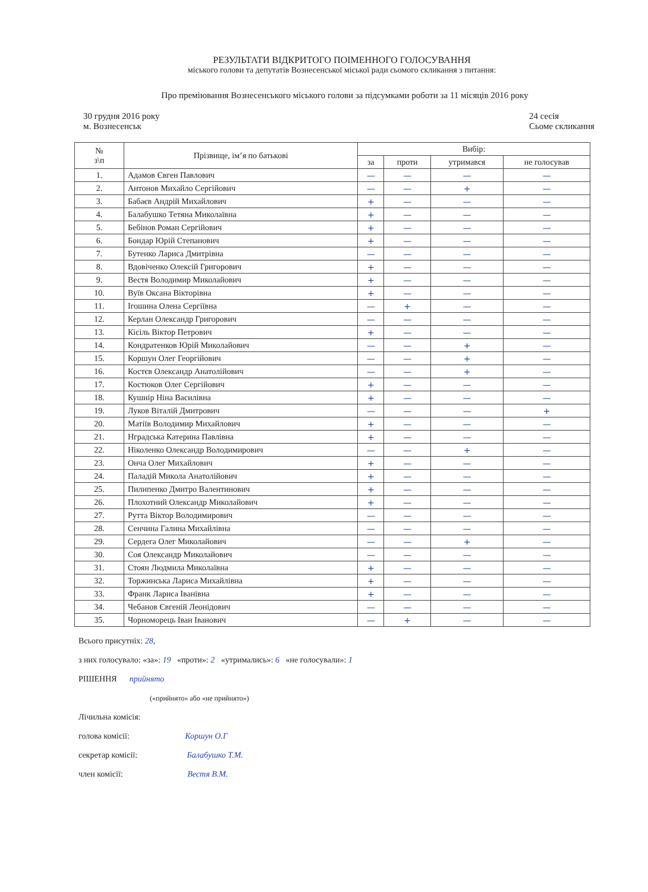РЕЗУЛЬТАТИ ВІДКРИТОГО ПОІМЕННОГО ГОЛОСУВАННЯ
міського голови та депутатів Вознесенської міської ради сьомого скликання з питання:
Про преміювання Вознесенського міського голови за підсумками роботи за 11 місяців 2016 року
30 грудня 2016 року
м. Вознесенськ
24 сесія
Сьоме скликання
| № з\п | Прізвище, ім’я по батькові | Вибір: | | | |
| --- | --- | --- | --- | --- | --- |
| | | за | проти | утримався | не голосував |
| 1. | Адамов Євген Павлович | — | — | — | — |
| 2. | Антонов Михайло Сергійович | — | — | + | — |
| 3. | Бабаєв Андрій Михайлович | + | — | — | — |
| 4. | Балабушко Тетяна Миколаївна | + | — | — | — |
| 5. | Бебінов Роман Сергійович | + | — | — | — |
| 6. | Бондар Юрій Степанович | + | — | — | — |
| 7. | Бутенко Лариса Дмитрівна | — | — | — | — |
| 8. | Вдовіченко Олексій Григорович | + | — | — | — |
| 9. | Вестя Володимир Миколайович | + | — | — | — |
| 10. | Вуїв Оксана Вікторівна | + | — | — | — |
| 11. | Ігошина Олена Сергіївна | — | + | — | — |
| 12. | Керлан Олександр Григорович | — | — | — | — |
| 13. | Кісіль Віктор Петрович | + | — | — | — |
| 14. | Кондратенков Юрій Миколайович | — | — | + | — |
| 15. | Коршун Олег Георгійович | — | — | + | — |
| 16. | Костєв Олександр Анатолійович | — | — | + | — |
| 17. | Костюков Олег Сергійович | + | — | — | — |
| 18. | Кушнір Ніна Василівна | + | — | — | — |
| 19. | Луков Віталій Дмитрович | — | — | — | + |
| 20. | Матіїв Володимир Михайлович | + | — | — | — |
| 21. | Нградська Катерина Павлівна | + | — | — | — |
| 22. | Ніколенко Олександр Володимирович | — | — | + | — |
| 23. | Онча Олег Михайлович | + | — | — | — |
| 24. | Паладій Микола Анатолійович | + | — | — | — |
| 25. | Пилипенко Дмитро Валентинович | + | — | — | — |
| 26. | Плохотний Олександр Миколайович | + | — | — | — |
| 27. | Рутта Віктор Володимирович | — | — | — | — |
| 28. | Сенчина Галина Михайлівна | — | — | — | — |
| 29. | Сердега Олег Миколайович | — | — | + | — |
| 30. | Соя Олександр Миколайович | — | — | — | — |
| 31. | Стоян Людмила Миколаївна | + | — | — | — |
| 32. | Торжинська Лариса Михайлівна | + | — | — | — |
| 33. | Франк Лариса Іванівна | + | — | — | — |
| 34. | Чебанов Євгеній Леонідович | — | — | — | — |
| 35. | Чорноморець Іван Іванович | — | + | — | — |
Всього присутніх: 28,
з них голосувало: «за»: 19 «проти»: 2 «утримались»: 6 «не голосували»: 1
РІШЕННЯ прийнято
(«прийнято» або «не прийнято»)
Лічильна комісія:
голова комісії: Коршун О.Г
секретар комісії: Балабушко Т.М.
член комісії: Вестя В.М.